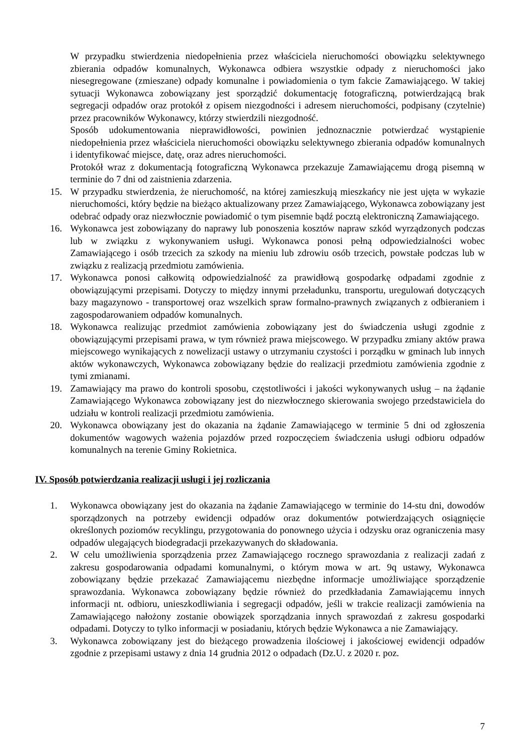W przypadku stwierdzenia niedopełnienia przez właściciela nieruchomości obowiązku selektywnego zbierania odpadów komunalnych, Wykonawca odbiera wszystkie odpady z nieruchomości jako niesegregowane (zmieszane) odpady komunalne i powiadomienia o tym fakcie Zamawiającego. W takiej sytuacji Wykonawca zobowiązany jest sporządzić dokumentację fotograficzną, potwierdzającą brak segregacji odpadów oraz protokół z opisem niezgodności i adresem nieruchomości, podpisany (czytelnie) przez pracowników Wykonawcy, którzy stwierdzili niezgodność.
Sposób udokumentowania nieprawidłowości, powinien jednoznacznie potwierdzać wystąpienie niedopełnienia przez właściciela nieruchomości obowiązku selektywnego zbierania odpadów komunalnych i identyfikować miejsce, datę, oraz adres nieruchomości.
Protokół wraz z dokumentacją fotograficzną Wykonawca przekazuje Zamawiającemu drogą pisemną w terminie do 7 dni od zaistnienia zdarzenia.
15. W przypadku stwierdzenia, że nieruchomość, na której zamieszkują mieszkańcy nie jest ujęta w wykazie nieruchomości, który będzie na bieżąco aktualizowany przez Zamawiającego, Wykonawca zobowiązany jest odebrać odpady oraz niezwłocznie powiadomić o tym pisemnie bądź pocztą elektroniczną Zamawiającego.
16. Wykonawca jest zobowiązany do naprawy lub ponoszenia kosztów napraw szkód wyrządzonych podczas lub w związku z wykonywaniem usługi. Wykonawca ponosi pełną odpowiedzialności wobec Zamawiającego i osób trzecich za szkody na mieniu lub zdrowiu osób trzecich, powstałe podczas lub w związku z realizacją przedmiotu zamówienia.
17. Wykonawca ponosi całkowitą odpowiedzialność za prawidłową gospodarkę odpadami zgodnie z obowiązującymi przepisami. Dotyczy to między innymi przeładunku, transportu, uregulowań dotyczących bazy magazynowo - transportowej oraz wszelkich spraw formalno-prawnych związanych z odbieraniem i zagospodarowaniem odpadów komunalnych.
18. Wykonawca realizując przedmiot zamówienia zobowiązany jest do świadczenia usługi zgodnie z obowiązującymi przepisami prawa, w tym również prawa miejscowego. W przypadku zmiany aktów prawa miejscowego wynikających z nowelizacji ustawy o utrzymaniu czystości i porządku w gminach lub innych aktów wykonawczych, Wykonawca zobowiązany będzie do realizacji przedmiotu zamówienia zgodnie z tymi zmianami.
19. Zamawiający ma prawo do kontroli sposobu, częstotliwości i jakości wykonywanych usług – na żądanie Zamawiającego Wykonawca zobowiązany jest do niezwłocznego skierowania swojego przedstawiciela do udziału w kontroli realizacji przedmiotu zamówienia.
20. Wykonawca obowiązany jest do okazania na żądanie Zamawiającego w terminie 5 dni od zgłoszenia dokumentów wagowych ważenia pojazdów przed rozpoczęciem świadczenia usługi odbioru odpadów komunalnych na terenie Gminy Rokietnica.
IV. Sposób potwierdzania realizacji usługi i jej rozliczania
1. Wykonawca obowiązany jest do okazania na żądanie Zamawiającego w terminie do 14-stu dni, dowodów sporządzonych na potrzeby ewidencji odpadów oraz dokumentów potwierdzających osiągnięcie określonych poziomów recyklingu, przygotowania do ponownego użycia i odzysku oraz ograniczenia masy odpadów ulegających biodegradacji przekazywanych do składowania.
2. W celu umożliwienia sporządzenia przez Zamawiającego rocznego sprawozdania z realizacji zadań z zakresu gospodarowania odpadami komunalnymi, o którym mowa w art. 9q ustawy, Wykonawca zobowiązany będzie przekazać Zamawiającemu niezbędne informacje umożliwiające sporządzenie sprawozdania. Wykonawca zobowiązany będzie również do przedkładania Zamawiającemu innych informacji nt. odbioru, unieszkodliwiania i segregacji odpadów, jeśli w trakcie realizacji zamówienia na Zamawiającego nałożony zostanie obowiązek sporządzania innych sprawozdań z zakresu gospodarki odpadami. Dotyczy to tylko informacji w posiadaniu, których będzie Wykonawca a nie Zamawiający.
3. Wykonawca zobowiązany jest do bieżącego prowadzenia ilościowej i jakościowej ewidencji odpadów zgodnie z przepisami ustawy z dnia 14 grudnia 2012 o odpadach (Dz.U. z 2020 r. poz.
7